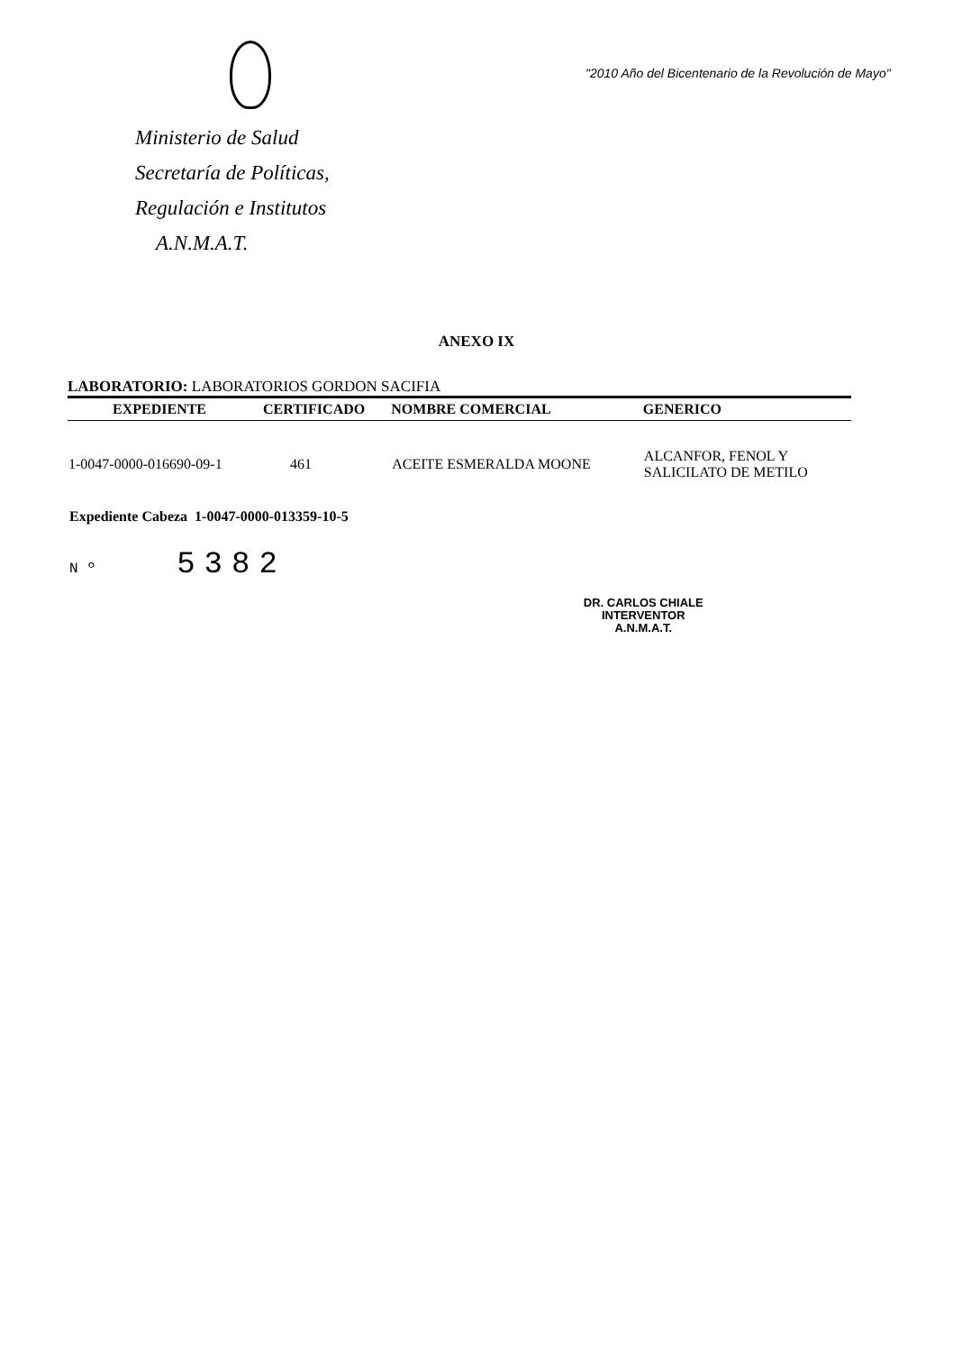Ministerio de Salud
Secretaría de Políticas,
Regulación e Institutos
A.N.M.A.T.
"2010 Año del Bicentenario de la Revolución de Mayo"
ANEXO IX
LABORATORIO: LABORATORIOS GORDON SACIFIA
| EXPEDIENTE | CERTIFICADO | NOMBRE COMERCIAL | GENERICO |
| --- | --- | --- | --- |
| 1-0047-0000-016690-09-1 | 461 | ACEITE ESMERALDA MOONE | ALCANFOR, FENOL Y SALICILATO DE METILO |
Expediente Cabeza 1-0047-0000-013359-10-5
Nº 5382
DR. CARLOS CHIALE
INTERVENTOR
A.N.M.A.T.